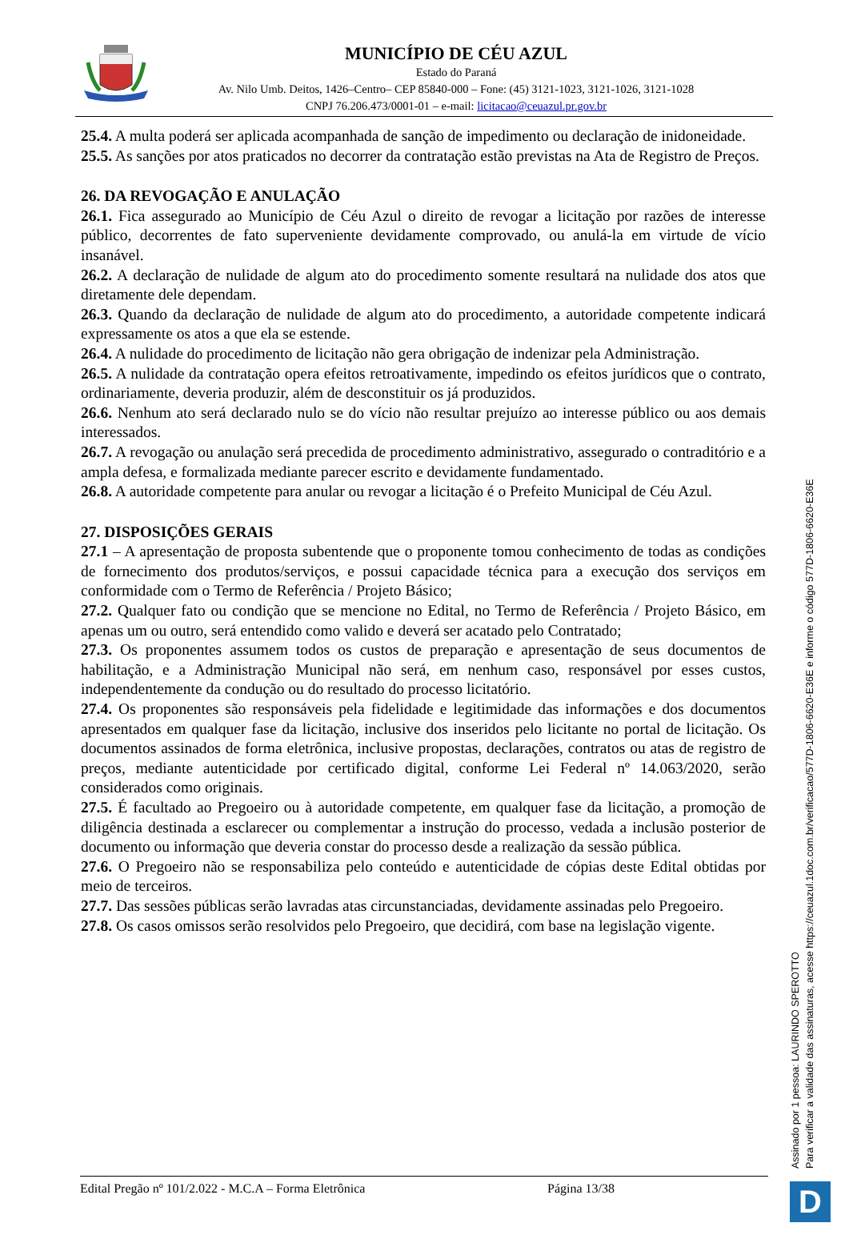MUNICÍPIO DE CÉU AZUL
Estado do Paraná
Av. Nilo Umb. Deitos, 1426–Centro– CEP 85840-000 – Fone: (45) 3121-1023, 3121-1026, 3121-1028
CNPJ 76.206.473/0001-01 – e-mail: licitacao@ceuazul.pr.gov.br
25.4. A multa poderá ser aplicada acompanhada de sanção de impedimento ou declaração de inidoneidade.
25.5. As sanções por atos praticados no decorrer da contratação estão previstas na Ata de Registro de Preços.
26. DA REVOGAÇÃO E ANULAÇÃO
26.1. Fica assegurado ao Município de Céu Azul o direito de revogar a licitação por razões de interesse público, decorrentes de fato superveniente devidamente comprovado, ou anulá-la em virtude de vício insanável.
26.2. A declaração de nulidade de algum ato do procedimento somente resultará na nulidade dos atos que diretamente dele dependam.
26.3. Quando da declaração de nulidade de algum ato do procedimento, a autoridade competente indicará expressamente os atos a que ela se estende.
26.4. A nulidade do procedimento de licitação não gera obrigação de indenizar pela Administração.
26.5. A nulidade da contratação opera efeitos retroativamente, impedindo os efeitos jurídicos que o contrato, ordinariamente, deveria produzir, além de desconstituir os já produzidos.
26.6. Nenhum ato será declarado nulo se do vício não resultar prejuízo ao interesse público ou aos demais interessados.
26.7. A revogação ou anulação será precedida de procedimento administrativo, assegurado o contraditório e a ampla defesa, e formalizada mediante parecer escrito e devidamente fundamentado.
26.8. A autoridade competente para anular ou revogar a licitação é o Prefeito Municipal de Céu Azul.
27. DISPOSIÇÕES GERAIS
27.1 – A apresentação de proposta subentende que o proponente tomou conhecimento de todas as condições de fornecimento dos produtos/serviços, e possui capacidade técnica para a execução dos serviços em conformidade com o Termo de Referência / Projeto Básico;
27.2. Qualquer fato ou condição que se mencione no Edital, no Termo de Referência / Projeto Básico, em apenas um ou outro, será entendido como valido e deverá ser acatado pelo Contratado;
27.3. Os proponentes assumem todos os custos de preparação e apresentação de seus documentos de habilitação, e a Administração Municipal não será, em nenhum caso, responsável por esses custos, independentemente da condução ou do resultado do processo licitatório.
27.4. Os proponentes são responsáveis pela fidelidade e legitimidade das informações e dos documentos apresentados em qualquer fase da licitação, inclusive dos inseridos pelo licitante no portal de licitação. Os documentos assinados de forma eletrônica, inclusive propostas, declarações, contratos ou atas de registro de preços, mediante autenticidade por certificado digital, conforme Lei Federal nº 14.063/2020, serão considerados como originais.
27.5. É facultado ao Pregoeiro ou à autoridade competente, em qualquer fase da licitação, a promoção de diligência destinada a esclarecer ou complementar a instrução do processo, vedada a inclusão posterior de documento ou informação que deveria constar do processo desde a realização da sessão pública.
27.6. O Pregoeiro não se responsabiliza pelo conteúdo e autenticidade de cópias deste Edital obtidas por meio de terceiros.
27.7. Das sessões públicas serão lavradas atas circunstanciadas, devidamente assinadas pelo Pregoeiro.
27.8. Os casos omissos serão resolvidos pelo Pregoeiro, que decidirá, com base na legislação vigente.
Edital Pregão nº 101/2.022 - M.C.A – Forma Eletrônica Página 13/38
Assinado por 1 pessoa: LAURINDO SPEROTTO
Para verificar a validade das assinaturas, acesse https://ceuazul.1doc.com.br/verificacao/577D-1806-6620-E36E e informe o código 577D-1806-6620-E36E
D